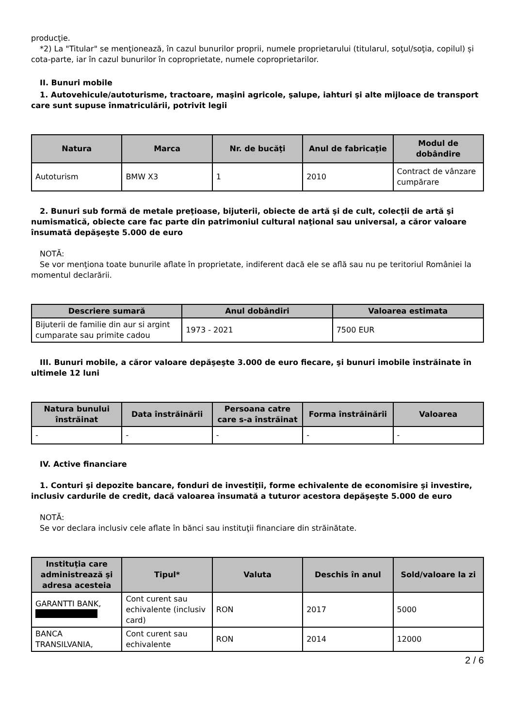producţie.
*2) La "Titular" se menţionează, în cazul bunurilor proprii, numele proprietarului (titularul, soţul/soţia, copilul) și cota-parte, iar în cazul bunurilor în coproprietate, numele coproprietarilor.
II. Bunuri mobile
1. Autovehicule/autoturisme, tractoare, maşini agricole, şalupe, iahturi şi alte mijloace de transport care sunt supuse înmatriculării, potrivit legii
| Natura | Marca | Nr. de bucăţi | Anul de fabricaţie | Modul de dobândire |
| --- | --- | --- | --- | --- |
| Autoturism | BMW X3 | 1 | 2010 | Contract de vânzare cumpărare |
2. Bunuri sub formă de metale preţioase, bijuterii, obiecte de artă şi de cult, colecţii de artă şi numismatică, obiecte care fac parte din patrimoniul cultural naţional sau universal, a căror valoare însumată depăşeşte 5.000 de euro
NOTĂ:
Se vor menţiona toate bunurile aflate în proprietate, indiferent dacă ele se află sau nu pe teritoriul României la momentul declarării.
| Descriere sumară | Anul dobândiri | Valoarea estimata |
| --- | --- | --- |
| Bijuterii de familie din aur si argint cumparate sau primite cadou | 1973 - 2021 | 7500 EUR |
III. Bunuri mobile, a căror valoare depăşeşte 3.000 de euro fiecare, şi bunuri imobile înstrăinate în ultimele 12 luni
| Natura bunului înstrăinat | Data înstrăinării | Persoana catre care s-a înstrăinat | Forma înstrăinării | Valoarea |
| --- | --- | --- | --- | --- |
| - | - | - | - | - |
IV. Active financiare
1. Conturi şi depozite bancare, fonduri de investiţii, forme echivalente de economisire şi investire, inclusiv cardurile de credit, dacă valoarea însumată a tuturor acestora depăşeşte 5.000 de euro
NOTĂ:
Se vor declara inclusiv cele aflate în bănci sau instituţii financiare din străinătate.
| Instituţia care administrează şi adresa acesteia | Tipul* | Valuta | Deschis în anul | Sold/valoare la zi |
| --- | --- | --- | --- | --- |
| GARANTTI BANK, | Cont curent sau echivalente (inclusiv card) | RON | 2017 | 5000 |
| BANCA TRANSILVANIA, | Cont curent sau echivalente | RON | 2014 | 12000 |
2 / 6